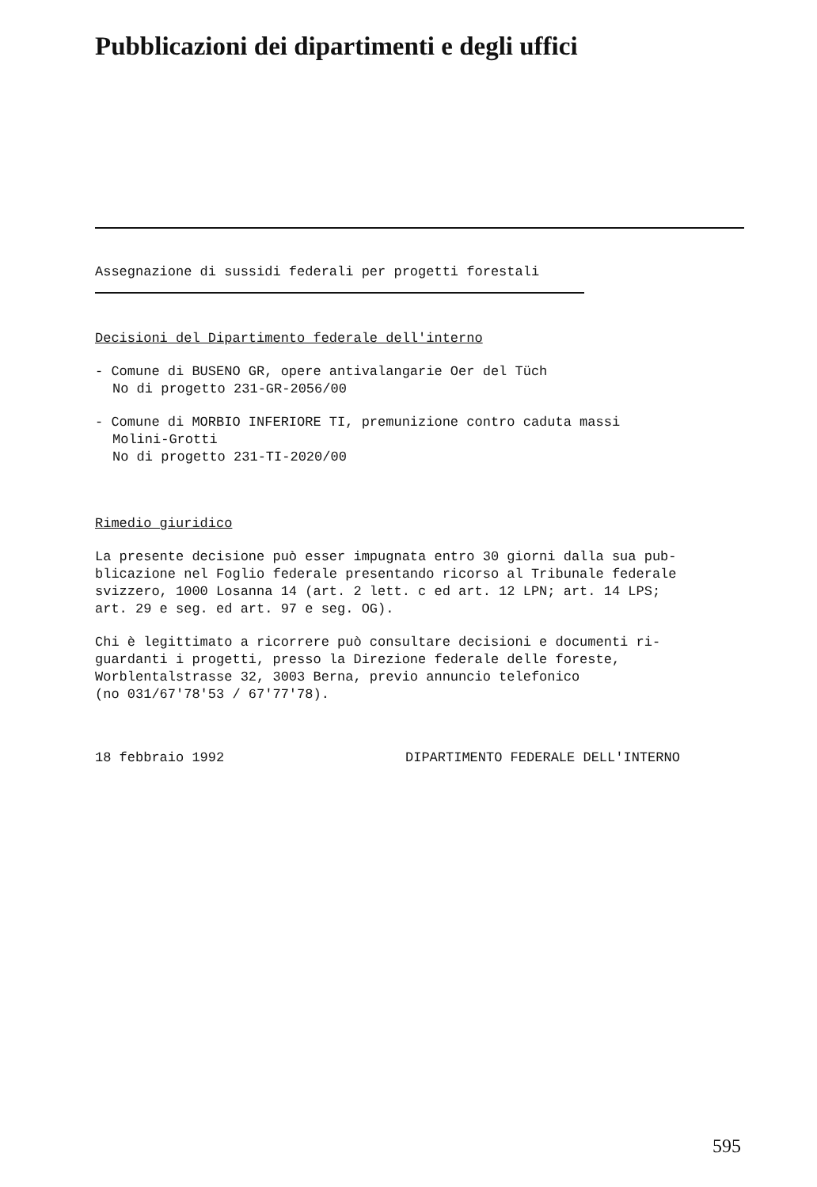Pubblicazioni dei dipartimenti e degli uffici
Assegnazione di sussidi federali per progetti forestali
Decisioni del Dipartimento federale dell'interno
- Comune di BUSENO GR, opere antivalangarie Oer del Tüch
No di progetto 231-GR-2056/00
- Comune di MORBIO INFERIORE TI, premunizione contro caduta massi
Molini-Grotti
No di progetto 231-TI-2020/00
Rimedio giuridico
La presente decisione può esser impugnata entro 30 giorni dalla sua pub-
blicazione nel Foglio federale presentando ricorso al Tribunale federale
svizzero, 1000 Losanna 14 (art. 2 lett. c ed art. 12 LPN; art. 14 LPS;
art. 29 e seg. ed art. 97 e seg. OG).
Chi è legittimato a ricorrere può consultare decisioni e documenti ri-
guardanti i progetti, presso la Direzione federale delle foreste,
Worblentalstrasse 32, 3003 Berna, previo annuncio telefonico
(no 031/67'78'53 / 67'77'78).
18 febbraio 1992 DIPARTIMENTO FEDERALE DELL'INTERNO
595